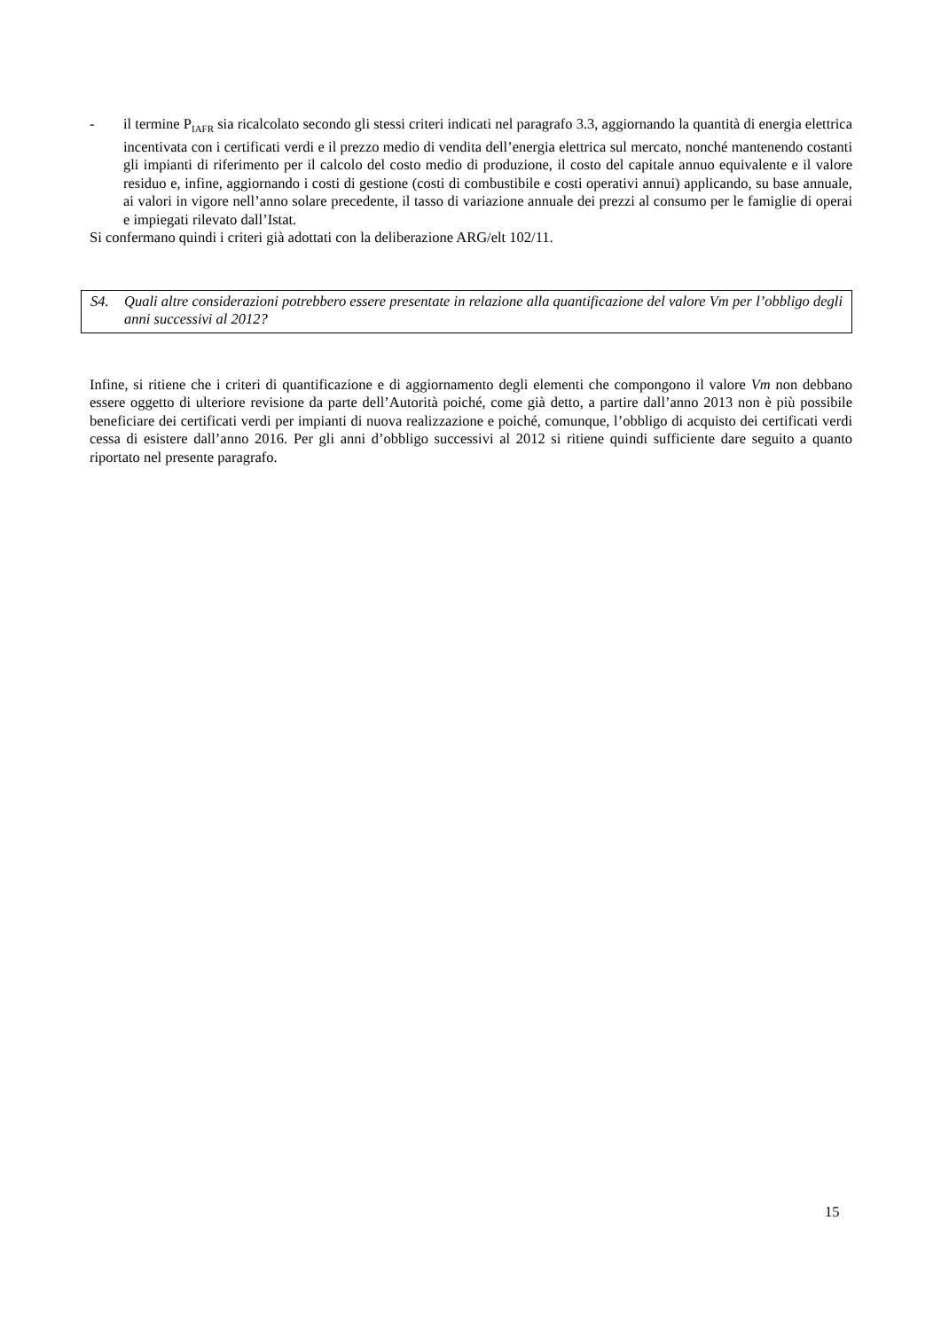- il termine P<sub>IAFR</sub> sia ricalcolato secondo gli stessi criteri indicati nel paragrafo 3.3, aggiornando la quantità di energia elettrica incentivata con i certificati verdi e il prezzo medio di vendita dell’energia elettrica sul mercato, nonché mantenendo costanti gli impianti di riferimento per il calcolo del costo medio di produzione, il costo del capitale annuo equivalente e il valore residuo e, infine, aggiornando i costi di gestione (costi di combustibile e costi operativi annui) applicando, su base annuale, ai valori in vigore nell’anno solare precedente, il tasso di variazione annuale dei prezzi al consumo per le famiglie di operai e impiegati rilevato dall’Istat.
Si confermano quindi i criteri già adottati con la deliberazione ARG/elt 102/11.
S4. Quali altre considerazioni potrebbero essere presentate in relazione alla quantificazione del valore Vm per l’obbligo degli anni successivi al 2012?
Infine, si ritiene che i criteri di quantificazione e di aggiornamento degli elementi che compongono il valore Vm non debbano essere oggetto di ulteriore revisione da parte dell’Autorità poiché, come già detto, a partire dall’anno 2013 non è più possibile beneficiare dei certificati verdi per impianti di nuova realizzazione e poiché, comunque, l’obbligo di acquisto dei certificati verdi cessa di esistere dall’anno 2016. Per gli anni d’obbligo successivi al 2012 si ritiene quindi sufficiente dare seguito a quanto riportato nel presente paragrafo.
15